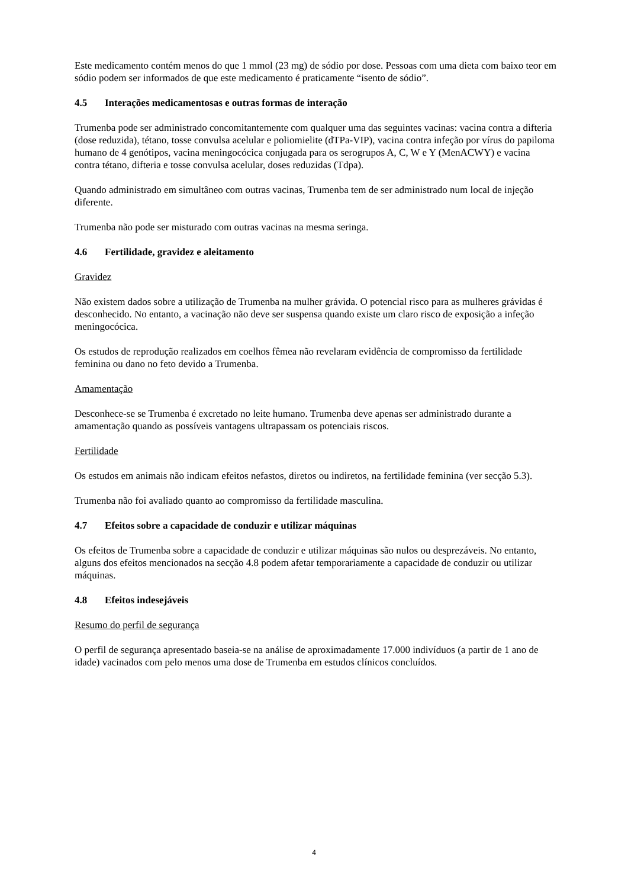Este medicamento contém menos do que 1 mmol (23 mg) de sódio por dose. Pessoas com uma dieta com baixo teor em sódio podem ser informados de que este medicamento é praticamente “isento de sódio”.
4.5 Interações medicamentosas e outras formas de interação
Trumenba pode ser administrado concomitantemente com qualquer uma das seguintes vacinas: vacina contra a difteria (dose reduzida), tétano, tosse convulsa acelular e poliomielite (dTPa-VIP), vacina contra infeção por vírus do papiloma humano de 4 genótipos, vacina meningocócica conjugada para os serogrupos A, C, W e Y (MenACWY) e vacina contra tétano, difteria e tosse convulsa acelular, doses reduzidas (Tdpa).
Quando administrado em simultâneo com outras vacinas, Trumenba tem de ser administrado num local de injeção diferente.
Trumenba não pode ser misturado com outras vacinas na mesma seringa.
4.6 Fertilidade, gravidez e aleitamento
Gravidez
Não existem dados sobre a utilização de Trumenba na mulher grávida. O potencial risco para as mulheres grávidas é desconhecido. No entanto, a vacinação não deve ser suspensa quando existe um claro risco de exposição a infeção meningocócica.
Os estudos de reprodução realizados em coelhos fêmea não revelaram evidência de compromisso da fertilidade feminina ou dano no feto devido a Trumenba.
Amamentação
Desconhece-se se Trumenba é excretado no leite humano. Trumenba deve apenas ser administrado durante a amamentação quando as possíveis vantagens ultrapassam os potenciais riscos.
Fertilidade
Os estudos em animais não indicam efeitos nefastos, diretos ou indiretos, na fertilidade feminina (ver secção 5.3).
Trumenba não foi avaliado quanto ao compromisso da fertilidade masculina.
4.7 Efeitos sobre a capacidade de conduzir e utilizar máquinas
Os efeitos de Trumenba sobre a capacidade de conduzir e utilizar máquinas são nulos ou desprezáveis. No entanto, alguns dos efeitos mencionados na secção 4.8 podem afetar temporariamente a capacidade de conduzir ou utilizar máquinas.
4.8 Efeitos indesejáveis
Resumo do perfil de segurança
O perfil de segurança apresentado baseia-se na análise de aproximadamente 17.000 indivíduos (a partir de 1 ano de idade) vacinados com pelo menos uma dose de Trumenba em estudos clínicos concluídos.
4